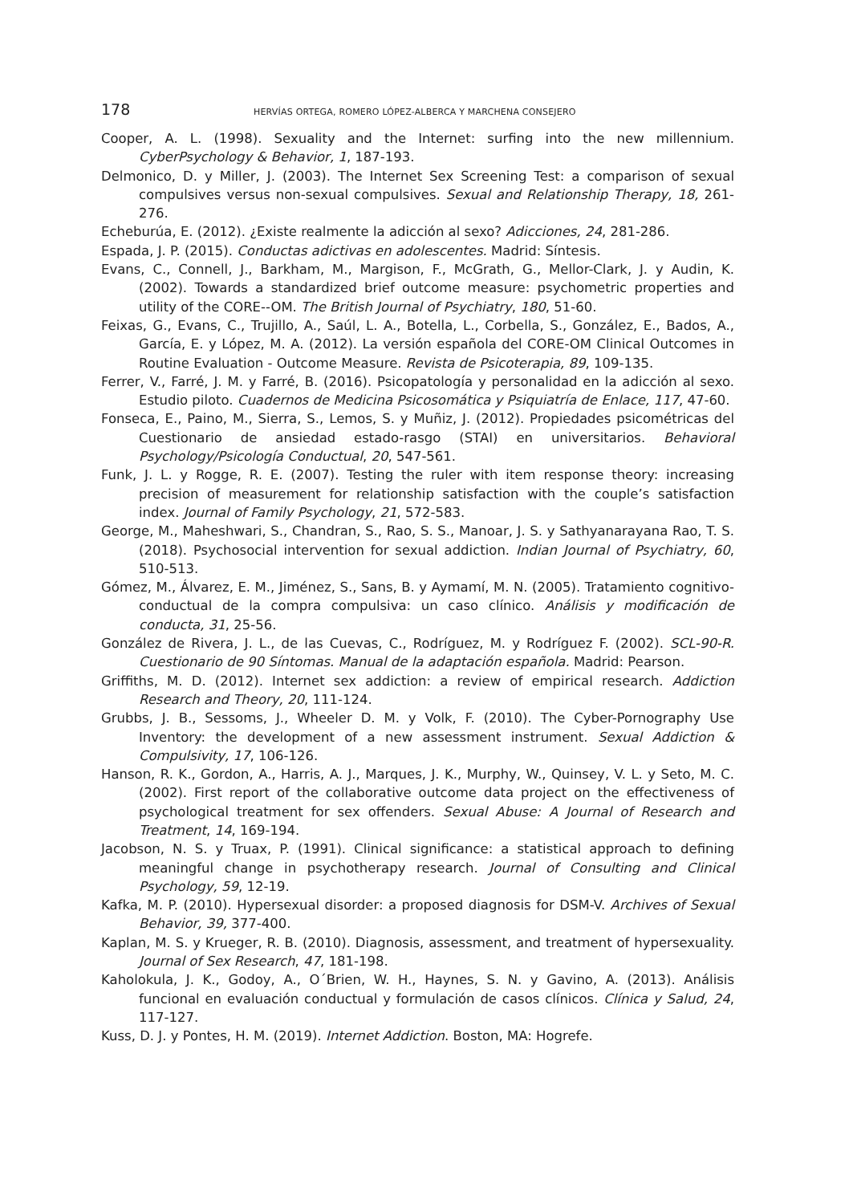178 HERVÍAS ORTEGA, ROMERO LÓPEZ-ALBERCA Y MARCHENA CONSEJERO
Cooper, A. L. (1998). Sexuality and the Internet: surfing into the new millennium. CyberPsychology & Behavior, 1, 187-193.
Delmonico, D. y Miller, J. (2003). The Internet Sex Screening Test: a comparison of sexual compulsives versus non-sexual compulsives. Sexual and Relationship Therapy, 18, 261-276.
Echeburúa, E. (2012). ¿Existe realmente la adicción al sexo? Adicciones, 24, 281-286.
Espada, J. P. (2015). Conductas adictivas en adolescentes. Madrid: Síntesis.
Evans, C., Connell, J., Barkham, M., Margison, F., McGrath, G., Mellor-Clark, J. y Audin, K. (2002). Towards a standardized brief outcome measure: psychometric properties and utility of the CORE--OM. The British Journal of Psychiatry, 180, 51-60.
Feixas, G., Evans, C., Trujillo, A., Saúl, L. A., Botella, L., Corbella, S., González, E., Bados, A., García, E. y López, M. A. (2012). La versión española del CORE-OM Clinical Outcomes in Routine Evaluation - Outcome Measure. Revista de Psicoterapia, 89, 109-135.
Ferrer, V., Farré, J. M. y Farré, B. (2016). Psicopatología y personalidad en la adicción al sexo. Estudio piloto. Cuadernos de Medicina Psicosomática y Psiquiatría de Enlace, 117, 47-60.
Fonseca, E., Paino, M., Sierra, S., Lemos, S. y Muñiz, J. (2012). Propiedades psicométricas del Cuestionario de ansiedad estado-rasgo (STAI) en universitarios. Behavioral Psychology/Psicología Conductual, 20, 547-561.
Funk, J. L. y Rogge, R. E. (2007). Testing the ruler with item response theory: increasing precision of measurement for relationship satisfaction with the couple’s satisfaction index. Journal of Family Psychology, 21, 572-583.
George, M., Maheshwari, S., Chandran, S., Rao, S. S., Manoar, J. S. y Sathyanarayana Rao, T. S. (2018). Psychosocial intervention for sexual addiction. Indian Journal of Psychiatry, 60, 510-513.
Gómez, M., Álvarez, E. M., Jiménez, S., Sans, B. y Aymamí, M. N. (2005). Tratamiento cognitivo-conductual de la compra compulsiva: un caso clínico. Análisis y modificación de conducta, 31, 25-56.
González de Rivera, J. L., de las Cuevas, C., Rodríguez, M. y Rodríguez F. (2002). SCL-90-R. Cuestionario de 90 Síntomas. Manual de la adaptación española. Madrid: Pearson.
Griffiths, M. D. (2012). Internet sex addiction: a review of empirical research. Addiction Research and Theory, 20, 111-124.
Grubbs, J. B., Sessoms, J., Wheeler D. M. y Volk, F. (2010). The Cyber-Pornography Use Inventory: the development of a new assessment instrument. Sexual Addiction & Compulsivity, 17, 106-126.
Hanson, R. K., Gordon, A., Harris, A. J., Marques, J. K., Murphy, W., Quinsey, V. L. y Seto, M. C. (2002). First report of the collaborative outcome data project on the effectiveness of psychological treatment for sex offenders. Sexual Abuse: A Journal of Research and Treatment, 14, 169-194.
Jacobson, N. S. y Truax, P. (1991). Clinical significance: a statistical approach to defining meaningful change in psychotherapy research. Journal of Consulting and Clinical Psychology, 59, 12-19.
Kafka, M. P. (2010). Hypersexual disorder: a proposed diagnosis for DSM-V. Archives of Sexual Behavior, 39, 377-400.
Kaplan, M. S. y Krueger, R. B. (2010). Diagnosis, assessment, and treatment of hypersexuality. Journal of Sex Research, 47, 181-198.
Kaholokula, J. K., Godoy, A., O´Brien, W. H., Haynes, S. N. y Gavino, A. (2013). Análisis funcional en evaluación conductual y formulación de casos clínicos. Clínica y Salud, 24, 117-127.
Kuss, D. J. y Pontes, H. M. (2019). Internet Addiction. Boston, MA: Hogrefe.